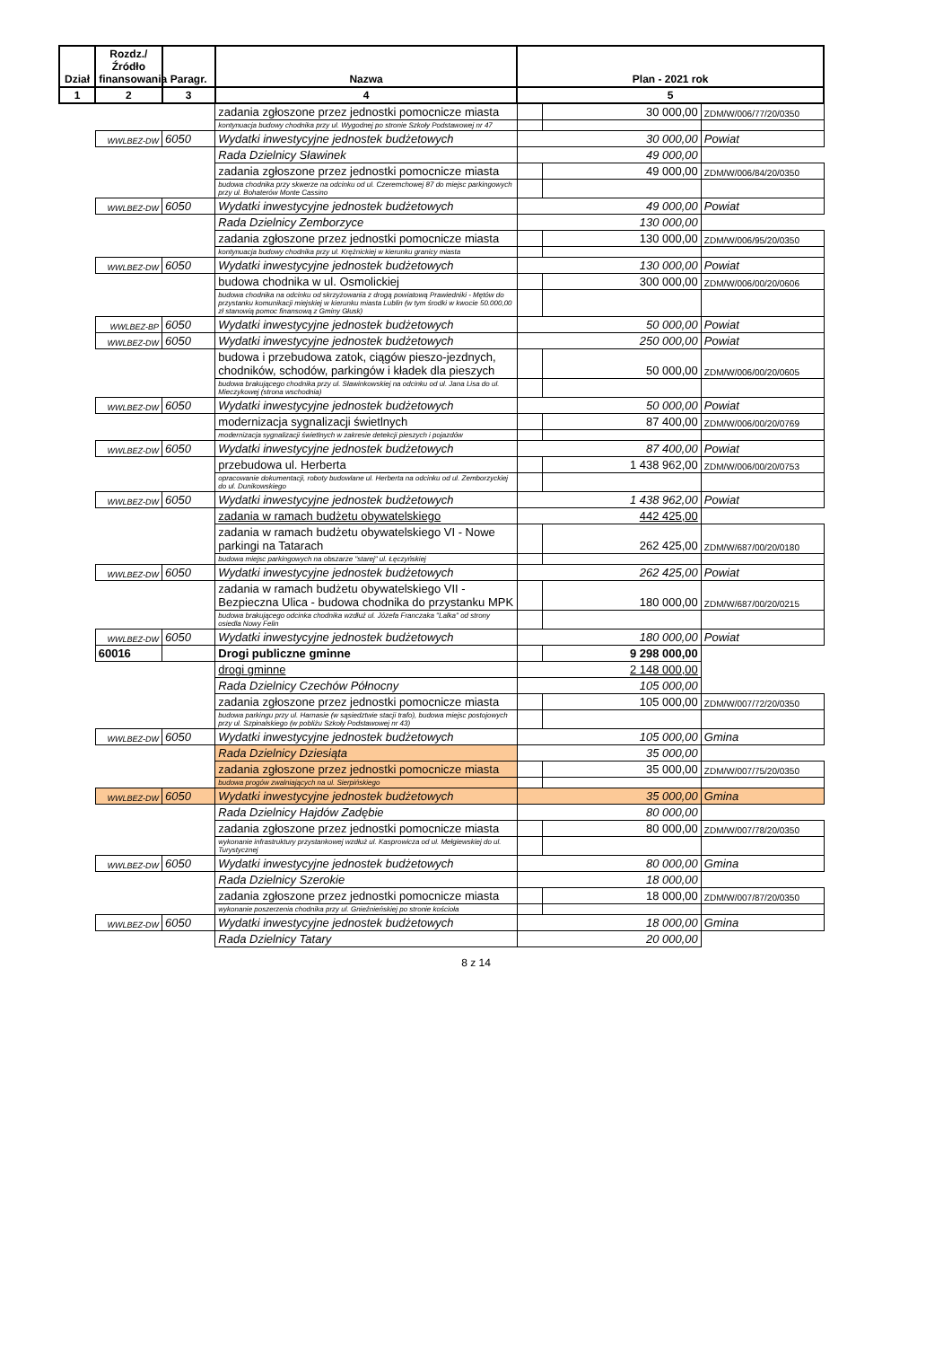| Dział | Rozdz./ Źródło finansowania | Paragr. | Nazwa | Plan - 2021 rok | | |
| --- | --- | --- | --- | --- | --- | --- |
| 1 | 2 | 3 | 4 | 5 | | |
| | | | zadania zgłoszone przez jednostki pomocnicze miasta | | 30 000,00 | ZDM/W/006/77/20/0350 |
| | | | kontynuacja budowy chodnika przy ul. Wygodnej po stronie Szkoły Podstawowej nr 47 | | | |
| | WWLBEZ-DW | 6050 | Wydatki inwestycyjne jednostek budżetowych | 30 000,00 | | Powiat |
| | | | Rada Dzielnicy Sławinek | 49 000,00 | | |
| | | | zadania zgłoszone przez jednostki pomocnicze miasta | | 49 000,00 | ZDM/W/006/84/20/0350 |
| | | | budowa chodnika przy skwerze na odcinku od ul. Czeremchowej 87 do miejsc parkingowych przy ul. Bohaterów Monte Cassino | | | |
| | WWLBEZ-DW | 6050 | Wydatki inwestycyjne jednostek budżetowych | 49 000,00 | | Powiat |
| | | | Rada Dzielnicy Zemborzyce | 130 000,00 | | |
| | | | zadania zgłoszone przez jednostki pomocnicze miasta | | 130 000,00 | ZDM/W/006/95/20/0350 |
| | | | kontynuacja budowy chodnika przy ul. Krężnickiej w kierunku granicy miasta | | | |
| | WWLBEZ-DW | 6050 | Wydatki inwestycyjne jednostek budżetowych | 130 000,00 | | Powiat |
| | | | budowa chodnika w ul. Osmolickiej | | 300 000,00 | ZDM/W/006/00/20/0606 |
| | | | budowa chodnika na odcinku od skrzyżowania z drogą powiatową Prawiedniki - Mętów do przystanku komunikacji miejskiej w kierunku miasta Lublin (w tym środki w kwocie 50.000,00 zł stanowią pomoc finansową z Gminy Głusk) | | | |
| | WWLBEZ-BP | 6050 | Wydatki inwestycyjne jednostek budżetowych | 50 000,00 | | Powiat |
| | WWLBEZ-DW | 6050 | Wydatki inwestycyjne jednostek budżetowych | 250 000,00 | | Powiat |
| | | | budowa i przebudowa zatok, ciągów pieszo-jezdnych, chodników, schodów, parkingów i kładek dla pieszych | | 50 000,00 | ZDM/W/006/00/20/0605 |
| | | | budowa brakującego chodnika przy ul. Sławinkowskiej na odcinku od ul. Jana Lisa do ul. Mieczykowej (strona wschodnia) | | | |
| | WWLBEZ-DW | 6050 | Wydatki inwestycyjne jednostek budżetowych | 50 000,00 | | Powiat |
| | | | modernizacja sygnalizacji świetlnych | | 87 400,00 | ZDM/W/006/00/20/0769 |
| | | | modernizacja sygnalizacji świetlnych w zakresie detekcji pieszych i pojazdów | | | |
| | WWLBEZ-DW | 6050 | Wydatki inwestycyjne jednostek budżetowych | 87 400,00 | | Powiat |
| | | | przebudowa ul. Herberta | | 1 438 962,00 | ZDM/W/006/00/20/0753 |
| | | | opracowanie dokumentacji, roboty budowlane ul. Herberta na odcinku od ul. Zemborzyckiej do ul. Dunikowskiego | | | |
| | WWLBEZ-DW | 6050 | Wydatki inwestycyjne jednostek budżetowych | 1 438 962,00 | | Powiat |
| | | | zadania w ramach budżetu obywatelskiego | 442 425,00 | | |
| | | | zadania w ramach budżetu obywatelskiego VI - Nowe parkingi na Tatarach | | 262 425,00 | ZDM/W/687/00/20/0180 |
| | | | budowa miejsc parkingowych na obszarze "starej" ul. Łęczyńskiej | | | |
| | WWLBEZ-DW | 6050 | Wydatki inwestycyjne jednostek budżetowych | 262 425,00 | | Powiat |
| | | | zadania w ramach budżetu obywatelskiego VII - Bezpieczna Ulica - budowa chodnika do przystanku MPK | | 180 000,00 | ZDM/W/687/00/20/0215 |
| | | | budowa brakującego odcinka chodnika wzdłuż ul. Józefa Franczaka "Lalka" od strony osiedla Nowy Felin | | | |
| | WWLBEZ-DW | 6050 | Wydatki inwestycyjne jednostek budżetowych | 180 000,00 | | Powiat |
| | 60016 | | Drogi publiczne gminne | | 9 298 000,00 | |
| | | | drogi gminne | 2 148 000,00 | | |
| | | | Rada Dzielnicy Czechów Północny | 105 000,00 | | |
| | | | zadania zgłoszone przez jednostki pomocnicze miasta | | 105 000,00 | ZDM/W/007/72/20/0350 |
| | | | budowa parkingu przy ul. Harnasie (w sąsiedztwie stacji trafo), budowa miejsc postojowych przy ul. Szpinalskiego (w pobliżu Szkoły Podstawowej nr 43) | | | |
| | WWLBEZ-DW | 6050 | Wydatki inwestycyjne jednostek budżetowych | 105 000,00 | | Gmina |
| | | | Rada Dzielnicy Dziesiąta | 35 000,00 | | |
| | | | zadania zgłoszone przez jednostki pomocnicze miasta | | 35 000,00 | ZDM/W/007/75/20/0350 |
| | | | budowa progów zwalniających na ul. Sierpińskiego | | | |
| | WWLBEZ-DW | 6050 | Wydatki inwestycyjne jednostek budżetowych | 35 000,00 | | Gmina |
| | | | Rada Dzielnicy Hajdów Zadębie | 80 000,00 | | |
| | | | zadania zgłoszone przez jednostki pomocnicze miasta | | 80 000,00 | ZDM/W/007/78/20/0350 |
| | | | wykonanie infrastruktury przystankowej wzdłuż ul. Kasprowicza od ul. Mełgiewskiej do ul. Turystycznej | | | |
| | WWLBEZ-DW | 6050 | Wydatki inwestycyjne jednostek budżetowych | 80 000,00 | | Gmina |
| | | | Rada Dzielnicy Szerokie | 18 000,00 | | |
| | | | zadania zgłoszone przez jednostki pomocnicze miasta | | 18 000,00 | ZDM/W/007/87/20/0350 |
| | | | wykonanie poszerzenia chodnika przy ul. Gnieźnieńskiej po stronie kościoła | | | |
| | WWLBEZ-DW | 6050 | Wydatki inwestycyjne jednostek budżetowych | 18 000,00 | | Gmina |
| | | | Rada Dzielnicy Tatary | 20 000,00 | | |
8 z 14